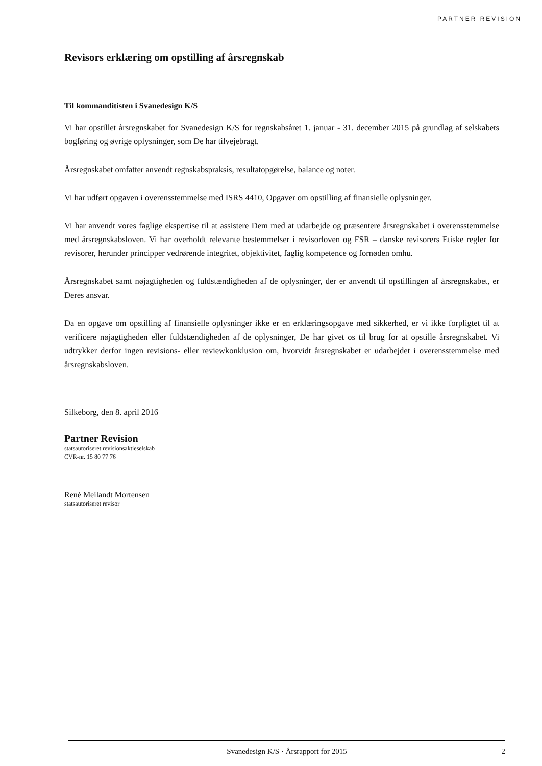PARTNER REVISION
Revisors erklæring om opstilling af årsregnskab
Til kommanditisten i Svanedesign K/S
Vi har opstillet årsregnskabet for Svanedesign K/S for regnskabsåret 1. januar - 31. december 2015 på grundlag af selskabets bogføring og øvrige oplysninger, som De har tilvejebragt.
Årsregnskabet omfatter anvendt regnskabspraksis, resultatopgørelse, balance og noter.
Vi har udført opgaven i overensstemmelse med ISRS 4410, Opgaver om opstilling af finansielle oplysninger.
Vi har anvendt vores faglige ekspertise til at assistere Dem med at udarbejde og præsentere årsregnskabet i overensstemmelse med årsregnskabsloven. Vi har overholdt relevante bestemmelser i revisorloven og FSR – danske revisorers Etiske regler for revisorer, herunder principper vedrørende integritet, objektivitet, faglig kompetence og fornøden omhu.
Årsregnskabet samt nøjagtigheden og fuldstændigheden af de oplysninger, der er anvendt til opstillingen af årsregnskabet, er Deres ansvar.
Da en opgave om opstilling af finansielle oplysninger ikke er en erklæringsopgave med sikkerhed, er vi ikke forpligtet til at verificere nøjagtigheden eller fuldstændigheden af de oplysninger, De har givet os til brug for at opstille årsregnskabet. Vi udtrykker derfor ingen revisions- eller reviewkonklusion om, hvorvidt årsregnskabet er udarbejdet i overensstemmelse med årsregnskabsloven.
Silkeborg, den 8. april 2016
Partner Revision
statsautoriseret revisionsaktieselskab
CVR-nr. 15 80 77 76
René Meilandt Mortensen
statsautoriseret revisor
Svanedesign K/S · Årsrapport for 2015 2